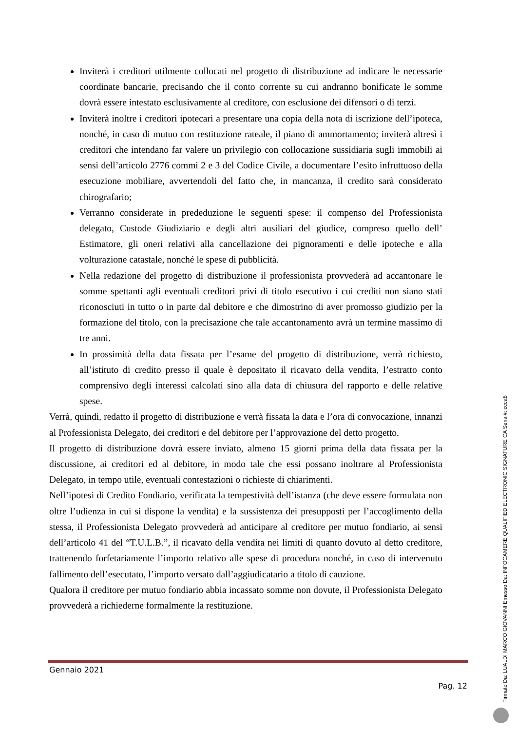Inviterà i creditori utilmente collocati nel progetto di distribuzione ad indicare le necessarie coordinate bancarie, precisando che il conto corrente su cui andranno bonificate le somme dovrà essere intestato esclusivamente al creditore, con esclusione dei difensori o di terzi.
Inviterà inoltre i creditori ipotecari a presentare una copia della nota di iscrizione dell’ipoteca, nonché, in caso di mutuo con restituzione rateale, il piano di ammortamento; inviterà altresì i creditori che intendano far valere un privilegio con collocazione sussidiaria sugli immobili ai sensi dell’articolo 2776 commi 2 e 3 del Codice Civile, a documentare l’esito infruttuoso della esecuzione mobiliare, avvertendoli del fatto che, in mancanza, il credito sarà considerato chirografario;
Verranno considerate in prededuzione le seguenti spese: il compenso del Professionista delegato, Custode Giudiziario e degli altri ausiliari del giudice, compreso quello dell’ Estimatore, gli oneri relativi alla cancellazione dei pignoramenti e delle ipoteche e alla volturazione catastale, nonché le spese di pubblicità.
Nella redazione del progetto di distribuzione il professionista provvederà ad accantonare le somme spettanti agli eventuali creditori privi di titolo esecutivo i cui crediti non siano stati riconosciuti in tutto o in parte dal debitore e che dimostrino di aver promosso giudizio per la formazione del titolo, con la precisazione che tale accantonamento avrà un termine massimo di tre anni.
In prossimità della data fissata per l’esame del progetto di distribuzione, verrà richiesto, all’istituto di credito presso il quale è depositato il ricavato della vendita, l’estratto conto comprensivo degli interessi calcolati sino alla data di chiusura del rapporto e delle relative spese.
Verrà, quindi, redatto il progetto di distribuzione e verrà fissata la data e l’ora di convocazione, innanzi al Professionista Delegato, dei creditori e del debitore per l’approvazione del detto progetto.
Il progetto di distribuzione dovrà essere inviato, almeno 15 giorni prima della data fissata per la discussione, ai creditori ed al debitore, in modo tale che essi possano inoltrare al Professionista Delegato, in tempo utile, eventuali contestazioni o richieste di chiarimenti.
Nell’ipotesi di Credito Fondiario, verificata la tempestività dell’istanza (che deve essere formulata non oltre l’udienza in cui si dispone la vendita) e la sussistenza dei presupposti per l’accoglimento della stessa, il Professionista Delegato provvederà ad anticipare al creditore per mutuo fondiario, ai sensi dell’articolo 41 del “T.U.L.B.”, il ricavato della vendita nei limiti di quanto dovuto al detto creditore, trattenendo forfetariamente l’importo relativo alle spese di procedura nonché, in caso di intervenuto fallimento dell’esecutato, l’importo versato dall’aggiudicatario a titolo di cauzione.
Qualora il creditore per mutuo fondiario abbia incassato somme non dovute, il Professionista Delegato provvederà a richiederne formalmente la restituzione.
Gennaio 2021
Pag. 12
Firmato Da: LUALDI MARCO GIOVANNI Emesso Da: INFOCAMERE QUALIFIED ELECTRONIC SIGNATURE CA Serial#: ccca8